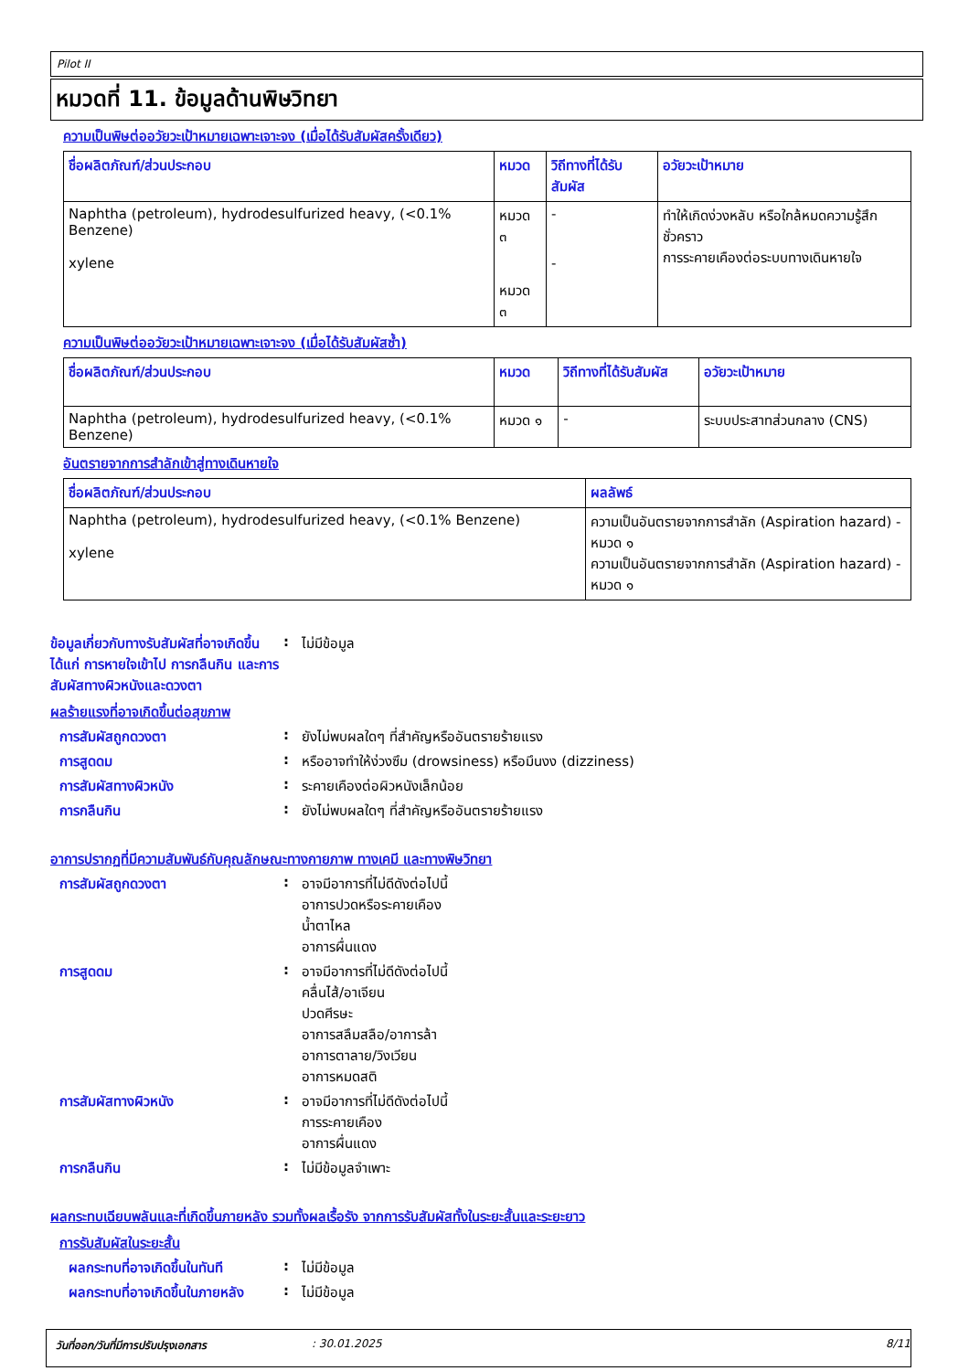Pilot II
หมวดที่ 11. ข้อมูลด้านพิษวิทยา
ความเป็นพิษต่ออวัยวะเป้าหมายเฉพาะเจาะจง (เมื่อได้รับสัมผัสครั้งเดียว)
| ชื่อผลิตภัณฑ์/ส่วนประกอบ | หมวด | วิถีทางที่ได้รับสัมผัส | อวัยวะเป้าหมาย |
| --- | --- | --- | --- |
| Naphtha (petroleum), hydrodesulfurized heavy, (<0.1% Benzene) xylene | หมวด ๓ หมวด ๓ | - - | ทำให้เกิดง่วงหลับ หรือใกล้หมดความรู้สึกชั่วคราว การระคายเคืองต่อระบบทางเดินหายใจ |
ความเป็นพิษต่ออวัยวะเป้าหมายเฉพาะเจาะจง (เมื่อได้รับสัมผัสซ้ำ)
| ชื่อผลิตภัณฑ์/ส่วนประกอบ | หมวด | วิถีทางที่ได้รับสัมผัส | อวัยวะเป้าหมาย |
| --- | --- | --- | --- |
| Naphtha (petroleum), hydrodesulfurized heavy, (<0.1% Benzene) | หมวด ๑ | - | ระบบประสาทส่วนกลาง (CNS) |
อันตรายจากการสำลักเข้าสู่ทางเดินหายใจ
| ชื่อผลิตภัณฑ์/ส่วนประกอบ | ผลลัพธ์ |
| --- | --- |
| Naphtha (petroleum), hydrodesulfurized heavy, (<0.1% Benzene) xylene | ความเป็นอันตรายจากการสำลัก (Aspiration hazard) - หมวด ๑ ความเป็นอันตรายจากการสำลัก (Aspiration hazard) - หมวด ๑ |
ข้อมูลเกี่ยวกับทางรับสัมผัสที่อาจเกิดขึ้น ได้แก่ การหายใจเข้าไป การกลืนกิน และการสัมผัสทางผิวหนังและดวงตา
: ไม่มีข้อมูล
ผลร้ายแรงที่อาจเกิดขึ้นต่อสุขภาพ
การสัมผัสถูกดวงตา : ยังไม่พบผลใดๆ ที่สำคัญหรืออันตรายร้ายแรง
การสูดดม : หรืออาจทำให้ง่วงซึม (drowsiness) หรือมึนงง (dizziness)
การสัมผัสทางผิวหนัง : ระคายเคืองต่อผิวหนังเล็กน้อย
การกลืนกิน : ยังไม่พบผลใดๆ ที่สำคัญหรืออันตรายร้ายแรง
อาการปรากฏที่มีความสัมพันธ์กับคุณลักษณะทางกายภาพ ทางเคมี และทางพิษวิทยา
การสัมผัสถูกดวงตา : อาจมีอาการที่ไม่ดีดังต่อไปนี้
อาการปวดหรือระคายเคือง
น้ำตาไหล
อาการผื่นแดง
การสูดดม : อาจมีอาการที่ไม่ดีดังต่อไปนี้
คลื่นไส้/อาเจียน
ปวดศีรษะ
อาการสลึมสลือ/อาการล้า
อาการตาลาย/วิงเวียน
อาการหมดสติ
การสัมผัสทางผิวหนัง : อาจมีอาการที่ไม่ดีดังต่อไปนี้
การระคายเคือง
อาการผื่นแดง
การกลืนกิน : ไม่มีข้อมูลจำเพาะ
ผลกระทบเฉียบพลันและที่เกิดขึ้นภายหลัง รวมทั้งผลเรื้อรัง จากการรับสัมผัสทั้งในระยะสั้นและระยะยาว
การรับสัมผัสในระยะสั้น
ผลกระทบที่อาจเกิดขึ้นในทันที
: ไม่มีข้อมูล
ผลกระทบที่อาจเกิดขึ้นในภายหลัง
: ไม่มีข้อมูล
วันที่ออก/วันที่มีการปรับปรุงเอกสาร : 30.01.2025 8/11